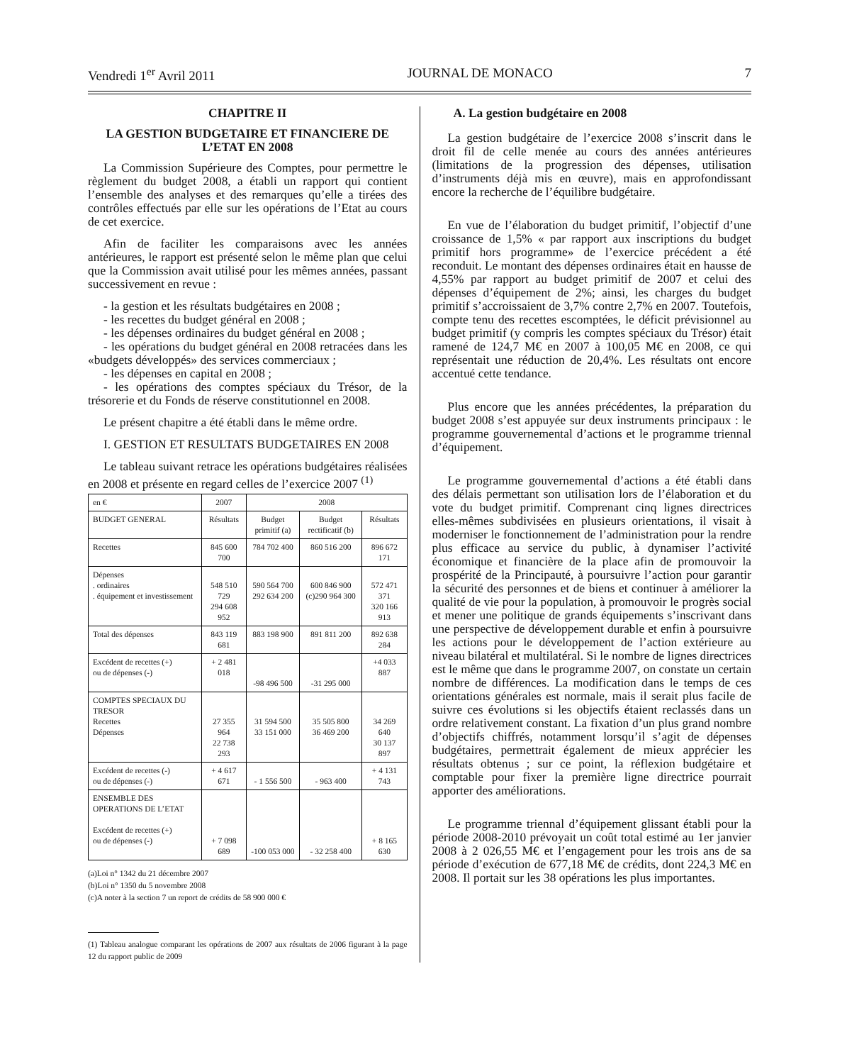Vendredi 1<sup>er</sup> Avril 2011 JOURNAL DE MONACO 7
CHAPITRE II
LA GESTION BUDGETAIRE ET FINANCIERE DE L’ETAT EN 2008
La Commission Supérieure des Comptes, pour permettre le règlement du budget 2008, a établi un rapport qui contient l’ensemble des analyses et des remarques qu’elle a tirées des contrôles effectués par elle sur les opérations de l’Etat au cours de cet exercice.
Afin de faciliter les comparaisons avec les années antérieures, le rapport est présenté selon le même plan que celui que la Commission avait utilisé pour les mêmes années, passant successivement en revue :
- la gestion et les résultats budgétaires en 2008 ;
- les recettes du budget général en 2008 ;
- les dépenses ordinaires du budget général en 2008 ;
- les opérations du budget général en 2008 retracées dans les «budgets développés» des services commerciaux ;
- les dépenses en capital en 2008 ;
- les opérations des comptes spéciaux du Trésor, de la trésorerie et du Fonds de réserve constitutionnel en 2008.
Le présent chapitre a été établi dans le même ordre.
I. GESTION ET RESULTATS BUDGETAIRES EN 2008
Le tableau suivant retrace les opérations budgétaires réalisées en 2008 et présente en regard celles de l’exercice 2007 <sup>(1)</sup>
| en € | 2007 | 2008 | | |
| BUDGET GENERAL | Résultats | Budget primitif (a) | Budget rectificatif (b) | Résultats |
| Recettes | 845 600 700 | 784 702 400 | 860 516 200 | 896 672 171 |
| Dépenses . ordinaires . équipement et investissement | 548 510 729 294 608 952 | 590 564 700 292 634 200 | 600 846 900 (c)290 964 300 | 572 471 371 320 166 913 |
| Total des dépenses | 843 119 681 | 883 198 900 | 891 811 200 | 892 638 284 |
| Excédent de recettes (+) ou de dépenses (-) | + 2 481 018 | -98 496 500 | -31 295 000 | +4 033 887 |
| COMPTES SPECIAUX DU TRESOR Recettes Dépenses | 27 355 964 22 738 293 | 31 594 500 33 151 000 | 35 505 800 36 469 200 | 34 269 640 30 137 897 |
| Excédent de recettes (-) ou de dépenses (-) | + 4 617 671 | - 1 556 500 | - 963 400 | + 4 131 743 |
| ENSEMBLE DES OPERATIONS DE L’ETAT Excédent de recettes (+) ou de dépenses (-) | + 7 098 689 | -100 053 000 | - 32 258 400 | + 8 165 630 |
(a)Loi n° 1342 du 21 décembre 2007
(b)Loi n° 1350 du 5 novembre 2008
(c)A noter à la section 7 un report de crédits de 58 900 000 €
(1) Tableau analogue comparant les opérations de 2007 aux résultats de 2006 figurant à la page 12 du rapport public de 2009
A. La gestion budgétaire en 2008
La gestion budgétaire de l’exercice 2008 s’inscrit dans le droit fil de celle menée au cours des années antérieures (limitations de la progression des dépenses, utilisation d’instruments déjà mis en œuvre), mais en approfondissant encore la recherche de l’équilibre budgétaire.
En vue de l’élaboration du budget primitif, l’objectif d’une croissance de 1,5% « par rapport aux inscriptions du budget primitif hors programme» de l’exercice précédent a été reconduit. Le montant des dépenses ordinaires était en hausse de 4,55% par rapport au budget primitif de 2007 et celui des dépenses d’équipement de 2%; ainsi, les charges du budget primitif s’accroissaient de 3,7% contre 2,7% en 2007. Toutefois, compte tenu des recettes escomptées, le déficit prévisionnel au budget primitif (y compris les comptes spéciaux du Trésor) était ramené de 124,7 M€ en 2007 à 100,05 M€ en 2008, ce qui représentait une réduction de 20,4%. Les résultats ont encore accentué cette tendance.
Plus encore que les années précédentes, la préparation du budget 2008 s’est appuyée sur deux instruments principaux : le programme gouvernemental d’actions et le programme triennal d’équipement.
Le programme gouvernemental d’actions a été établi dans des délais permettant son utilisation lors de l’élaboration et du vote du budget primitif. Comprenant cinq lignes directrices elles-mêmes subdivisées en plusieurs orientations, il visait à moderniser le fonctionnement de l’administration pour la rendre plus efficace au service du public, à dynamiser l’activité économique et financière de la place afin de promouvoir la prospérité de la Principauté, à poursuivre l’action pour garantir la sécurité des personnes et de biens et continuer à améliorer la qualité de vie pour la population, à promouvoir le progrès social et mener une politique de grands équipements s’inscrivant dans une perspective de développement durable et enfin à poursuivre les actions pour le développement de l’action extérieure au niveau bilatéral et multilatéral. Si le nombre de lignes directrices est le même que dans le programme 2007, on constate un certain nombre de différences. La modification dans le temps de ces orientations générales est normale, mais il serait plus facile de suivre ces évolutions si les objectifs étaient reclassés dans un ordre relativement constant. La fixation d’un plus grand nombre d’objectifs chiffrés, notamment lorsqu’il s’agit de dépenses budgétaires, permettrait également de mieux apprécier les résultats obtenus ; sur ce point, la réflexion budgétaire et comptable pour fixer la première ligne directrice pourrait apporter des améliorations.
Le programme triennal d’équipement glissant établi pour la période 2008-2010 prévoyait un coût total estimé au 1er janvier 2008 à 2 026,55 M€ et l’engagement pour les trois ans de sa période d’exécution de 677,18 M€ de crédits, dont 224,3 M€ en 2008. Il portait sur les 38 opérations les plus importantes.